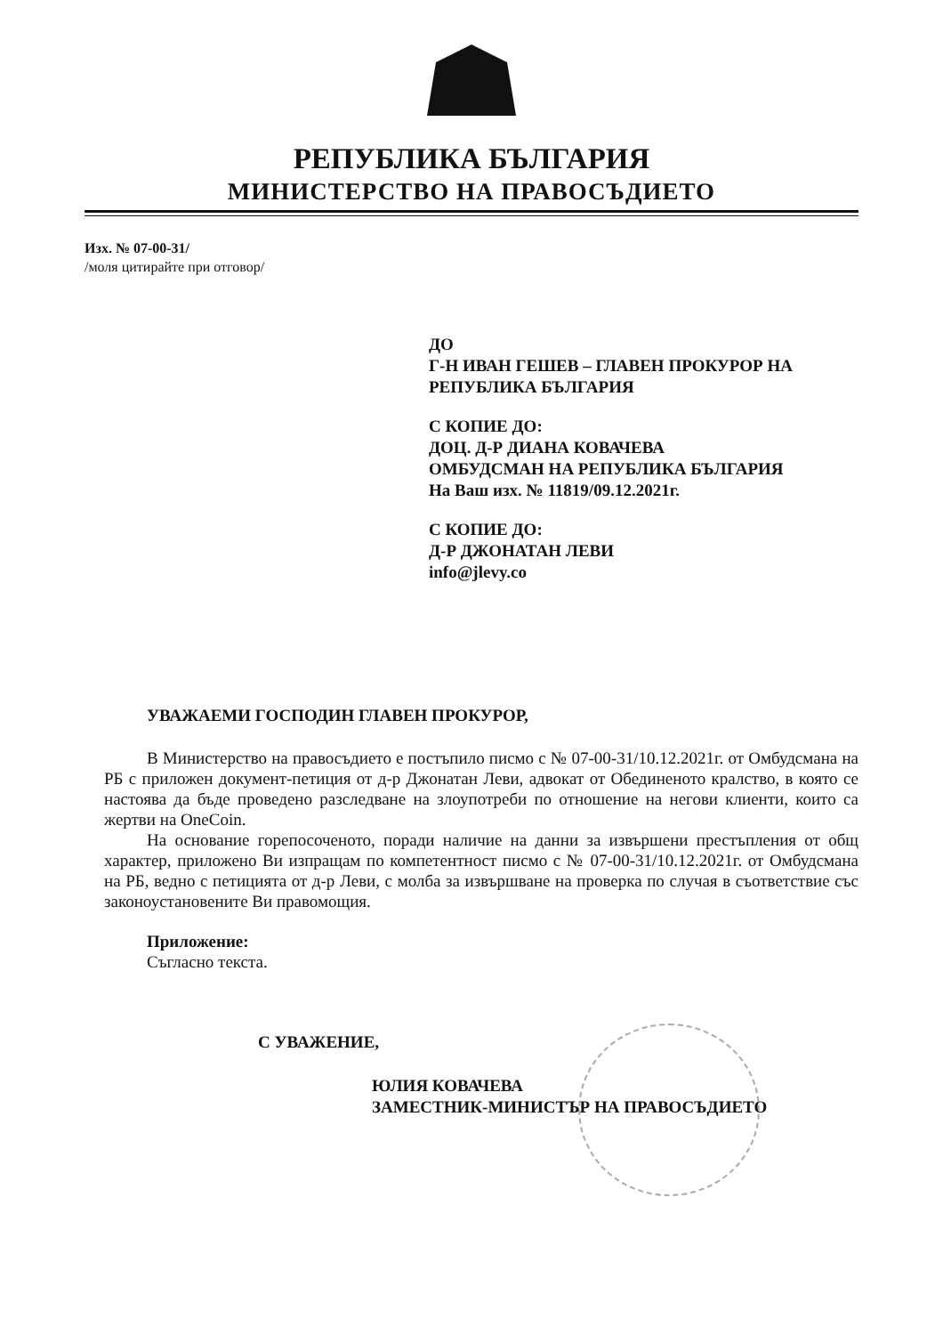РЕПУБЛИКА БЪЛГАРИЯ
МИНИСТЕРСТВО НА ПРАВОСЪДИЕТО
Изх. № 07-00-31/
/моля цитирайте при отговор/
ДО
Г-Н ИВАН ГЕШЕВ – ГЛАВЕН ПРОКУРОР НА
РЕПУБЛИКА БЪЛГАРИЯ
С КОПИЕ ДО:
ДОЦ. Д-Р ДИАНА КОВАЧЕВА
ОМБУДСМАН НА РЕПУБЛИКА БЪЛГАРИЯ
На Ваш изх. № 11819/09.12.2021г.
С КОПИЕ ДО:
Д-Р ДЖОНАТАН ЛЕВИ
info@jlevy.co
УВАЖАЕМИ ГОСПОДИН ГЛАВЕН ПРОКУРОР,
В Министерство на правосъдието е постъпило писмо с № 07-00-31/10.12.2021г. от Омбудсмана на РБ с приложен документ-петиция от д-р Джонатан Леви, адвокат от Обединеното кралство, в която се настоява да бъде проведено разследване на злоупотреби по отношение на негови клиенти, които са жертви на OneCoin.
На основание горепосоченото, поради наличие на данни за извършени престъпления от общ характер, приложено Ви изпращам по компетентност писмо с № 07-00-31/10.12.2021г. от Омбудсмана на РБ, ведно с петицията от д-р Леви, с молба за извършване на проверка по случая в съответствие със законоустановените Ви правомощия.
Приложение:
Съгласно текста.
С УВАЖЕНИЕ,
ЮЛИЯ КОВАЧЕВА
ЗАМЕСТНИК-МИНИСТЪР НА ПРАВОСЪДИЕТО